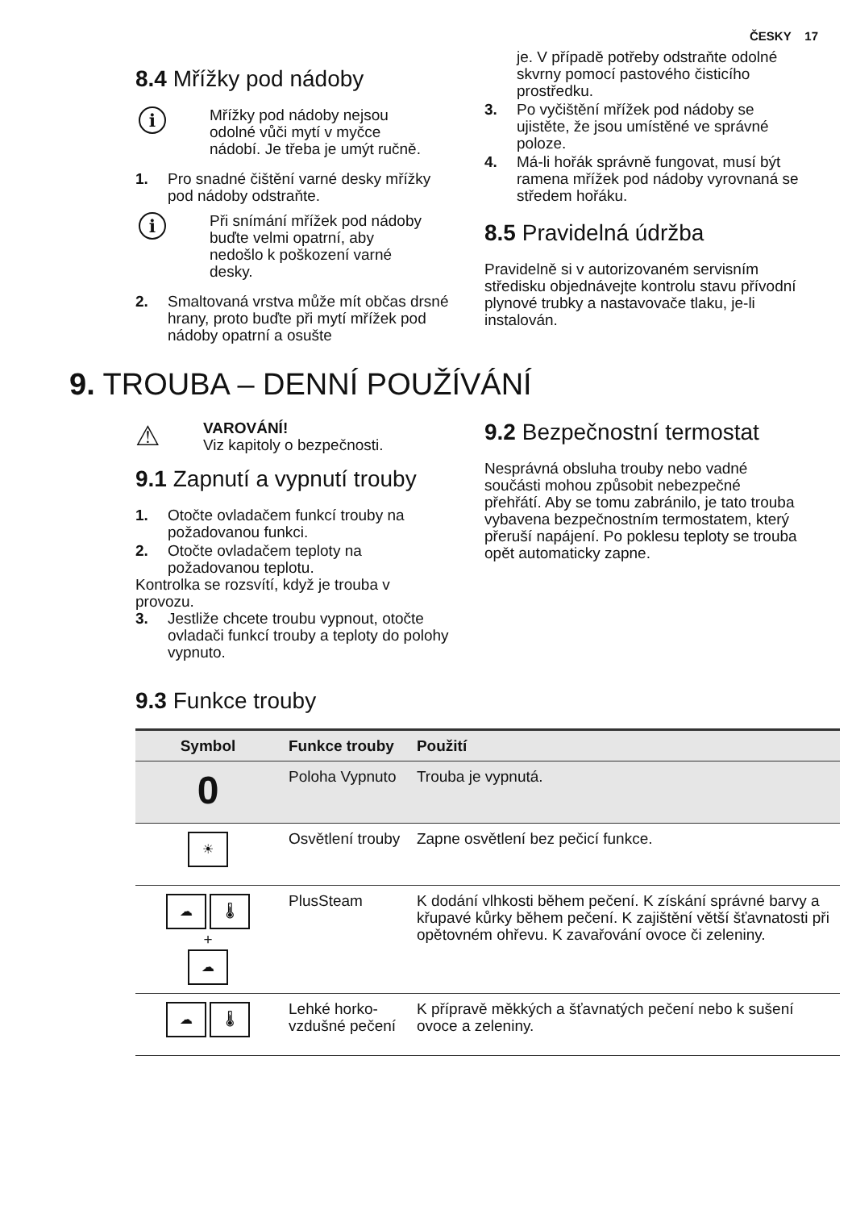ČESKY 17
8.4 Mřížky pod nádoby
i
Mřížky pod nádoby nejsou odolné vůči mytí v myčce nádobí. Je třeba je umýt ručně.
1. Pro snadné čištění varné desky mřížky pod nádoby odstraňte.
i
Při snímání mřížek pod nádoby buďte velmi opatrní, aby nedošlo k poškození varné desky.
2. Smaltovaná vrstva může mít občas drsné hrany, proto buďte při mytí mřížek pod nádoby opatrní a osušte
je. V případě potřeby odstraňte odolné skvrny pomocí pastového čisticího prostředku.
3. Po vyčištění mřížek pod nádoby se ujistěte, že jsou umístěné ve správné poloze.
4. Má-li hořák správně fungovat, musí být ramena mřížek pod nádoby vyrovnaná se středem hořáku.
8.5 Pravidelná údržba
Pravidelně si v autorizovaném servisním středisku objednávejte kontrolu stavu přívodní plynové trubky a nastavovače tlaku, je-li instalován.
9. TROUBA – DENNÍ POUŽÍVÁNÍ
⚠
VAROVÁNÍ!
Viz kapitoly o bezpečnosti.
9.1 Zapnutí a vypnutí trouby
1. Otočte ovladačem funkcí trouby na požadovanou funkci.
2. Otočte ovladačem teploty na požadovanou teplotu.
Kontrolka se rozsvítí, když je trouba v provozu.
3. Jestliže chcete troubu vypnout, otočte ovladači funkcí trouby a teploty do polohy vypnuto.
9.2 Bezpečnostní termostat
Nesprávná obsluha trouby nebo vadné součásti mohou způsobit nebezpečné přehřátí. Aby se tomu zabránilo, je tato trouba vybavena bezpečnostním termostatem, který přeruší napájení. Po poklesu teploty se trouba opět automaticky zapne.
9.3 Funkce trouby
| Symbol | Funkce trouby | Použití |
| --- | --- | --- |
| 0 | Poloha Vypnuto | Trouba je vypnutá. |
| ☀ | Osvětlení trouby | Zapne osvětlení bez pečicí funkce. |
| ☁ 🌡 + ☁ | PlusSteam | K dodání vlhkosti během pečení. K získání správné barvy a křupavé kůrky během pečení. K zajištění větší šťavnatosti při opětovném ohřevu. K zavařování ovoce či zeleniny. |
| ☁ 🌡 | Lehké horko-vzdušné pečení | K přípravě měkkých a šťavnatých pečení nebo k sušení ovoce a zeleniny. |